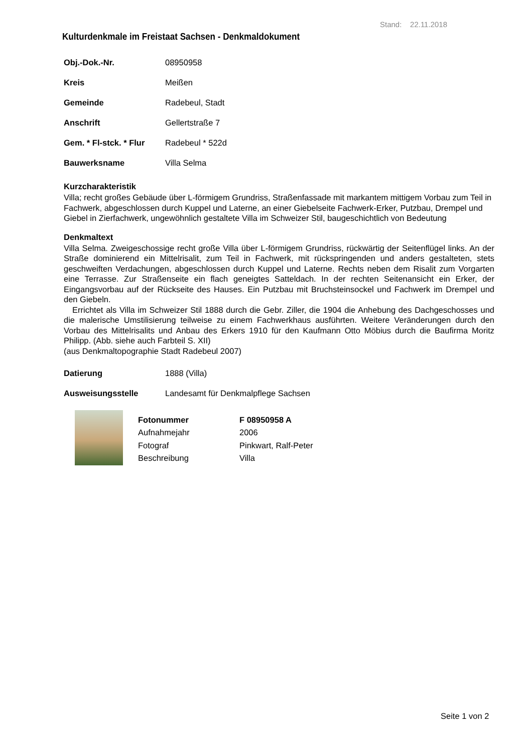Stand: 22.11.2018
Kulturdenkmale im Freistaat Sachsen - Denkmaldokument
| Obj.-Dok.-Nr. | 08950958 |
| Kreis | Meißen |
| Gemeinde | Radebeul, Stadt |
| Anschrift | Gellertstraße 7 |
| Gem. * Fl-stck. * Flur | Radebeul * 522d |
| Bauwerksname | Villa Selma |
Kurzcharakteristik
Villa; recht großes Gebäude über L-förmigem Grundriss, Straßenfassade mit markantem mittigem Vorbau zum Teil in Fachwerk, abgeschlossen durch Kuppel und Laterne, an einer Giebelseite Fachwerk-Erker, Putzbau, Drempel und Giebel in Zierfachwerk, ungewöhnlich gestaltete Villa im Schweizer Stil, baugeschichtlich von Bedeutung
Denkmaltext
Villa Selma. Zweigeschossige recht große Villa über L-förmigem Grundriss, rückwärtig der Seitenflügel links. An der Straße dominierend ein Mittelrisalit, zum Teil in Fachwerk, mit rückspringenden und anders gestalteten, stets geschweiften Verdachungen, abgeschlossen durch Kuppel und Laterne. Rechts neben dem Risalit zum Vorgarten eine Terrasse. Zur Straßenseite ein flach geneigtes Satteldach. In der rechten Seitenansicht ein Erker, der Eingangsvorbau auf der Rückseite des Hauses. Ein Putzbau mit Bruchsteinsockel und Fachwerk im Drempel und den Giebeln.
Errichtet als Villa im Schweizer Stil 1888 durch die Gebr. Ziller, die 1904 die Anhebung des Dachgeschosses und die malerische Umstilisierung teilweise zu einem Fachwerkhaus ausführten. Weitere Veränderungen durch den Vorbau des Mittelrisalits und Anbau des Erkers 1910 für den Kaufmann Otto Möbius durch die Baufirma Moritz Philipp. (Abb. siehe auch Farbteil S. XII)
(aus Denkmaltopographie Stadt Radebeul 2007)
| Datierung | 1888 (Villa) |
| Ausweisungsstelle | Landesamt für Denkmalpflege Sachsen |
| Fotonummer | F 08950958 A |
| --- | --- |
| Aufnahmejahr | 2006 |
| Fotograf | Pinkwart, Ralf-Peter |
| Beschreibung | Villa |
Seite 1 von 2